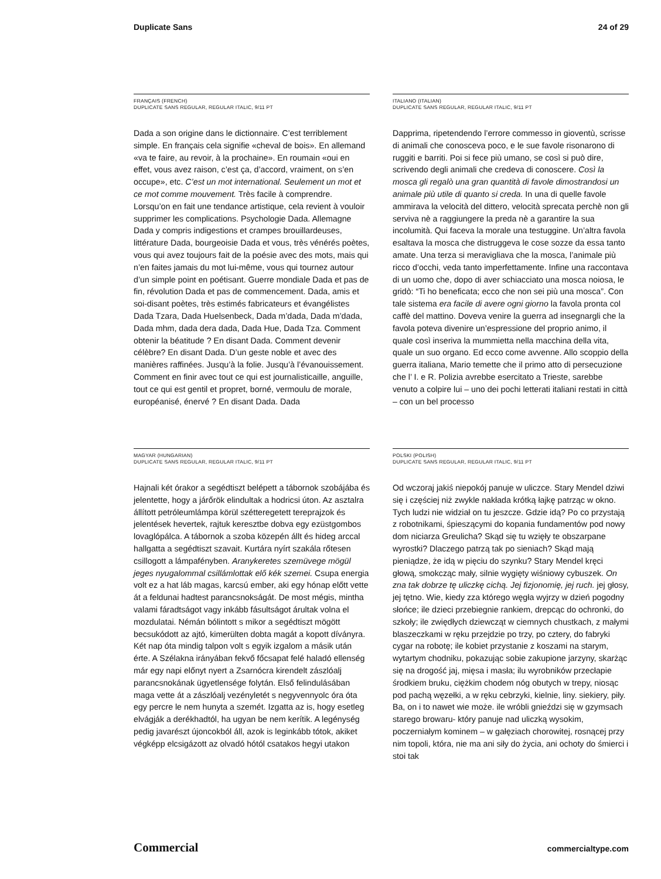Duplicate Sans 24 of 29
FRANÇAIS (FRENCH)
DUPLICATE SANS REGULAR, REGULAR ITALIC, 9/11 PT
Dada a son origine dans le dictionnaire. C’est terriblement simple. En français cela signifie «cheval de bois». En allemand «va te faire, au revoir, à la prochaine». En roumain «oui en effet, vous avez raison, c’est ça, d’accord, vraiment, on s’en occupe», etc. C’est un mot international. Seulement un mot et ce mot comme mouvement. Très facile à comprendre. Lorsqu’on en fait une tendance artistique, cela revient à vouloir supprimer les complications. Psychologie Dada. Allemagne Dada y compris indigestions et crampes brouillardeuses, littérature Dada, bourgeoisie Dada et vous, très vénérés poètes, vous qui avez toujours fait de la poésie avec des mots, mais qui n’en faites jamais du mot lui-même, vous qui tournez autour d’un simple point en poétisant. Guerre mondiale Dada et pas de fin, révolution Dada et pas de commencement. Dada, amis et soi-disant poètes, très estimés fabricateurs et évangélistes Dada Tzara, Dada Huelsenbeck, Dada m’dada, Dada m’dada, Dada mhm, dada dera dada, Dada Hue, Dada Tza. Comment obtenir la béatitude ? En disant Dada. Comment devenir célèbre? En disant Dada. D’un geste noble et avec des manières raffinées. Jusqu’à la folie. Jusqu’à l’évanouissement. Comment en finir avec tout ce qui est journalisticaille, anguille, tout ce qui est gentil et propret, borné, vermoulu de morale, européanisé, énervé ? En disant Dada. Dada
ITALIANO (ITALIAN)
DUPLICATE SANS REGULAR, REGULAR ITALIC, 9/11 PT
Dapprima, ripetendendo l’errore commesso in gioventù, scrisse di animali che conosceva poco, e le sue favole risonarono di ruggiti e barriti. Poi si fece più umano, se così si può dire, scrivendo degli animali che credeva di conoscere. Così la mosca gli regalò una gran quantità di favole dimostrandosi un animale più utile di quanto si creda. In una di quelle favole ammirava la velocità del dittero, velocità sprecata perchè non gli serviva nè a raggiungere la preda nè a garantire la sua incolumità. Qui faceva la morale una testuggine. Un’altra favola esaltava la mosca che distruggeva le cose sozze da essa tanto amate. Una terza si meravigliava che la mosca, l’animale più ricco d’occhi, veda tanto imperfettamente. Infine una raccontava di un uomo che, dopo di aver schiacciato una mosca noiosa, le gridò: “Ti ho beneficata; ecco che non sei più una mosca”. Con tale sistema era facile di avere ogni giorno la favola pronta col caffè del mattino. Doveva venire la guerra ad insegnargli che la favola poteva divenire un’espressione del proprio animo, il quale così inseriva la mummietta nella macchina della vita, quale un suo organo. Ed ecco come avvenne. Allo scoppio della guerra italiana, Mario temette che il primo atto di persecuzione che l’ I. e R. Polizia avrebbe esercitato a Trieste, sarebbe venuto a colpire lui – uno dei pochi letterati italiani restati in città – con un bel processo
MAGYAR (HUNGARIAN)
DUPLICATE SANS REGULAR, REGULAR ITALIC, 9/11 PT
Hajnali két órakor a segédtiszt belépett a tábornok szobájába és jelentette, hogy a járőrök elindultak a hodricsi úton. Az asztalra állított petróleumlámpa körül szétteregetett tereprajzok és jelentések hevertek, rajtuk keresztbe dobva egy ezüstgombos lovaglópálca. A tábornok a szoba közepén állt és hideg arccal hallgatta a segédtiszt szavait. Kurtára nyírt szakála rőtesen csillogott a lámpafényben. Aranykeretes szemüvege mögül jeges nyugalommal csillámlottak elő kék szemei. Csupa energia volt ez a hat láb magas, karcsú ember, aki egy hónap előtt vette át a feldunai hadtest parancsnokságát. De most mégis, mintha valami fáradtságot vagy inkább fásultságot árultak volna el mozdulatai. Némán bólintott s mikor a segédtiszt mögött becsukódott az ajtó, kimerülten dobta magát a kopott díványra. Két nap óta mindig talpon volt s egyik izgalom a másik után érte. A Szélakna irányában fekvő főcsapat felé haladó ellenség már egy napi előnyt nyert a Zsarnócra kirendelt zászlóalj parancsnokának ügyetlensége folytán. Első felindulásában maga vette át a zászlóalj vezényletét s negyvennyolc óra óta egy percre le nem hunyta a szemét. Izgatta az is, hogy esetleg elvágják a derékhadtól, ha ugyan be nem kerítik. A legénység pedig javarészt újoncokból áll, azok is leginkább tótok, akiket végképp elcsigázott az olvadó hótól csatakos hegyi utakon
POLSKI (POLISH)
DUPLICATE SANS REGULAR, REGULAR ITALIC, 9/11 PT
Od wczoraj jakiś niepokój panuje w uliczce. Stary Mendel dziwi się i częściej niż zwykle nakłada krótką łajkę patrząc w okno. Tych ludzi nie widział on tu jeszcze. Gdzie idą? Po co przystają z robotnikami, śpieszącymi do kopania fundamentów pod nowy dom niciarza Greulicha? Skąd się tu wzięły te obszarpane wyrostki? Dlaczego patrzą tak po sieniach? Skąd mają pieniądze, że idą w pięciu do szynku? Stary Mendel kręci głową, smokcząc mały, silnie wygięty wiśniowy cybuszek. On zna tak dobrze tę uliczkę cichą. Jej fizjonomię, jej ruch. jej głosy, jej tętno. Wie, kiedy zza którego węgła wyjrzy w dzień pogodny słońce; ile dzieci przebiegnie rankiem, drepcąc do ochronki, do szkoły; ile zwiędłych dziewcząt w ciemnych chustkach, z małymi blaszeczkami w ręku przejdzie po trzy, po cztery, do fabryki cygar na robotę; ile kobiet przystanie z koszami na starym, wytartym chodniku, pokazując sobie zakupione jarzyny, skarżąc się na drogość jaj, mięsa i masła; ilu wyrobników przecłapie środkiem bruku, ciężkim chodem nóg obutych w trepy, niosąc pod pachą węzełki, a w ręku cebrzyki, kielnie, liny. siekiery, piły. Ba, on i to nawet wie może. ile wróbli gnieździ się w gzymsach starego browaru- który panuje nad uliczką wysokim, poczerniałym kominem – w gałęziach chorowitej, rosnącej przy nim topoli, która, nie ma ani siły do życia, ani ochoty do śmierci i stoi tak
Commercial commercialtype.com